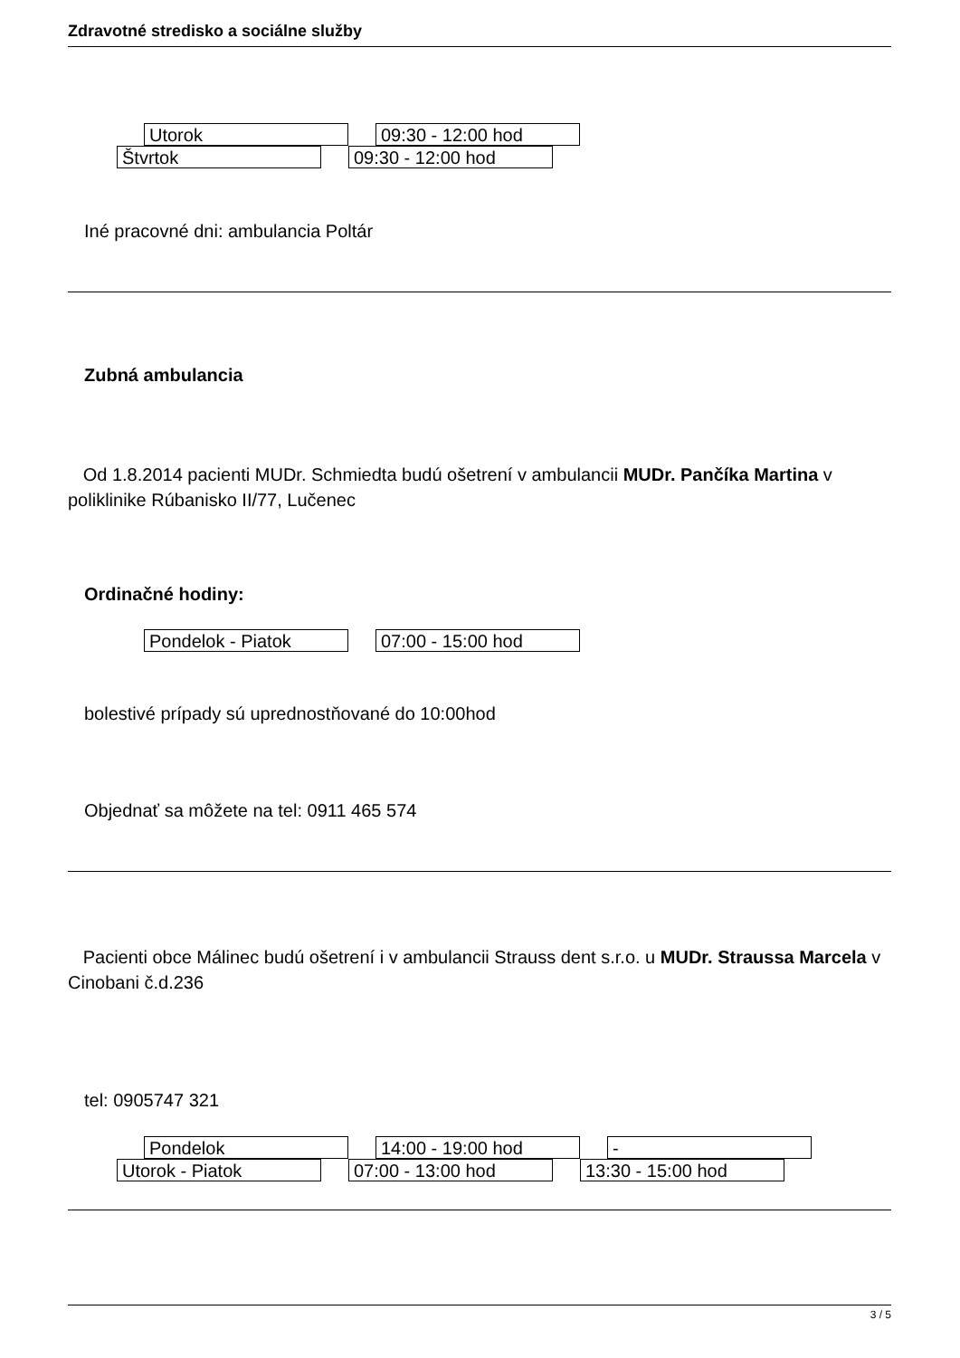Zdravotné stredisko a sociálne služby
Utorok 09:30 - 12:00 hod
Štvrtok 09:30 - 12:00 hod
Iné pracovné dni: ambulancia Poltár
Zubná ambulancia
Od 1.8.2014 pacienti MUDr. Schmiedta budú ošetrení v ambulancii MUDr. Pančíka Martina v poliklinike Rúbanisko II/77, Lučenec
Ordinačné hodiny:
Pondelok - Piatok 07:00 - 15:00 hod
bolestivé prípady sú uprednostňované do 10:00hod
Objednať sa môžete na tel: 0911 465 574
Pacienti obce Málinec budú ošetrení i v ambulancii Strauss dent s.r.o. u MUDr. Straussa Marcela v Cinobani č.d.236
tel: 0905747 321
Pondelok 14:00 - 19:00 hod -
Utorok - Piatok 07:00 - 13:00 hod 13:30 - 15:00 hod
3 / 5